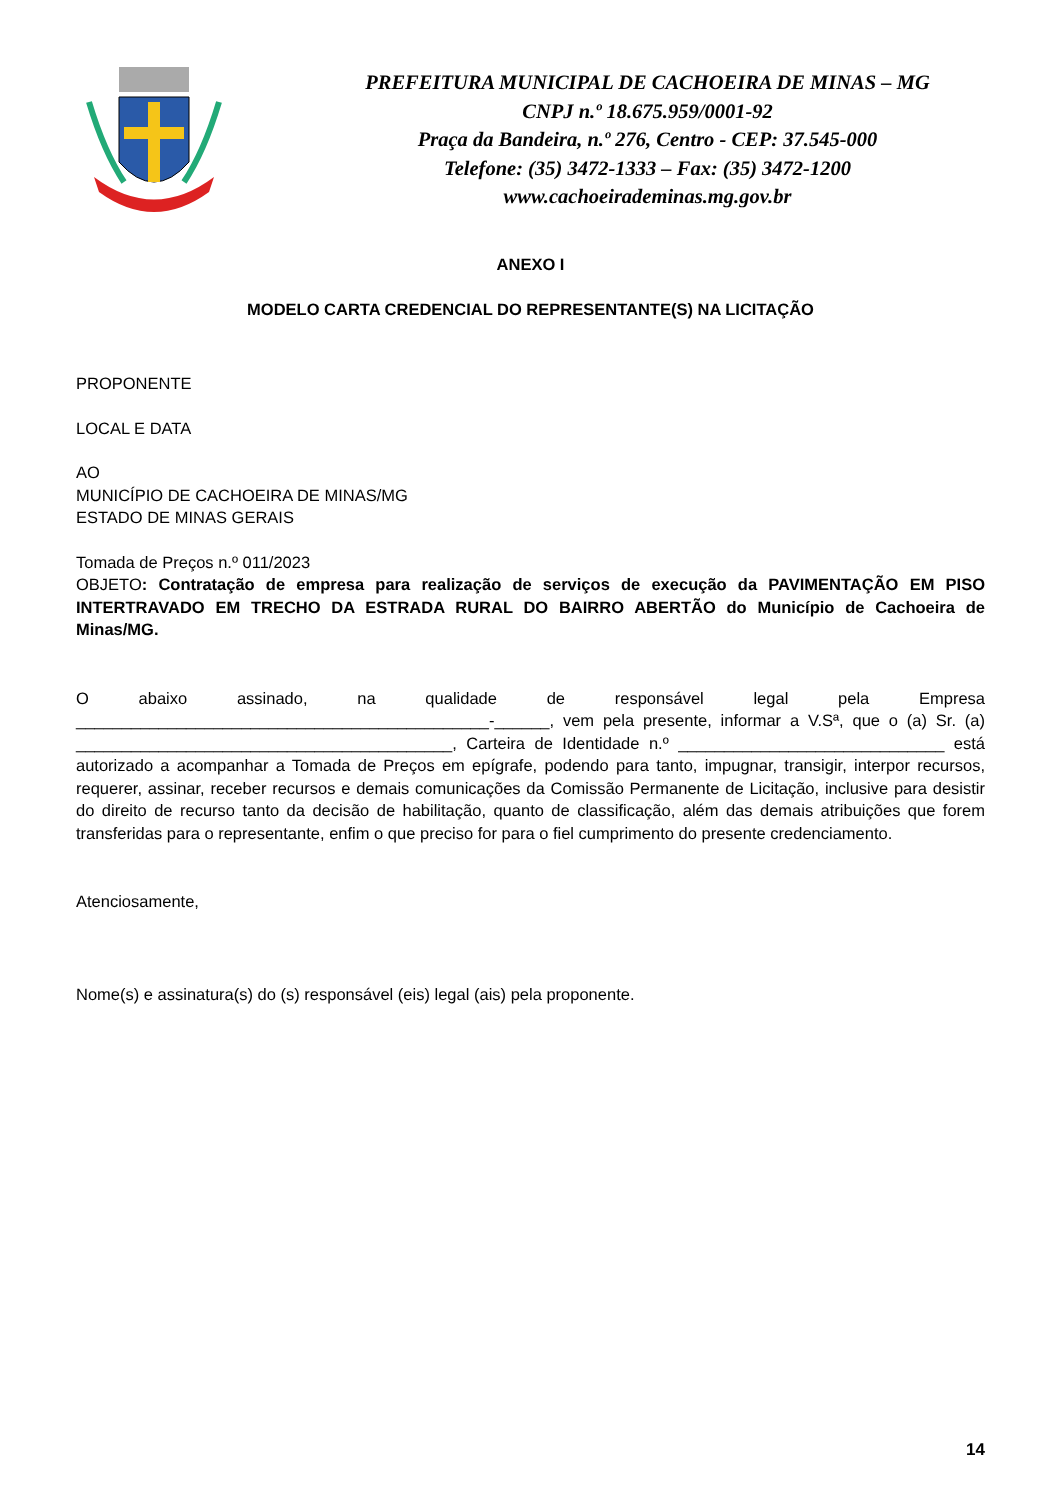PREFEITURA MUNICIPAL DE CACHOEIRA DE MINAS – MG
CNPJ n.º 18.675.959/0001-92
Praça da Bandeira, n.º 276, Centro - CEP: 37.545-000
Telefone: (35) 3472-1333 – Fax: (35) 3472-1200
www.cachoeirademinas.mg.gov.br
ANEXO I
MODELO CARTA CREDENCIAL DO REPRESENTANTE(S) NA LICITAÇÃO
PROPONENTE
LOCAL E DATA
AO
MUNICÍPIO DE CACHOEIRA DE MINAS/MG
ESTADO DE MINAS GERAIS
Tomada de Preços n.º 011/2023
OBJETO: Contratação de empresa para realização de serviços de execução da PAVIMENTAÇÃO EM PISO INTERTRAVADO EM TRECHO DA ESTRADA RURAL DO BAIRRO ABERTÃO do Município de Cachoeira de Minas/MG.
O abaixo assinado, na qualidade de responsável legal pela Empresa _____________________________________________-______, vem pela presente, informar a V.Sª, que o (a) Sr. (a) _________________________________________, Carteira de Identidade n.º _____________________________ está autorizado a acompanhar a Tomada de Preços em epígrafe, podendo para tanto, impugnar, transigir, interpor recursos, requerer, assinar, receber recursos e demais comunicações da Comissão Permanente de Licitação, inclusive para desistir do direito de recurso tanto da decisão de habilitação, quanto de classificação, além das demais atribuições que forem transferidas para o representante, enfim o que preciso for para o fiel cumprimento do presente credenciamento.
Atenciosamente,
Nome(s) e assinatura(s) do (s) responsável (eis) legal (ais) pela proponente.
14